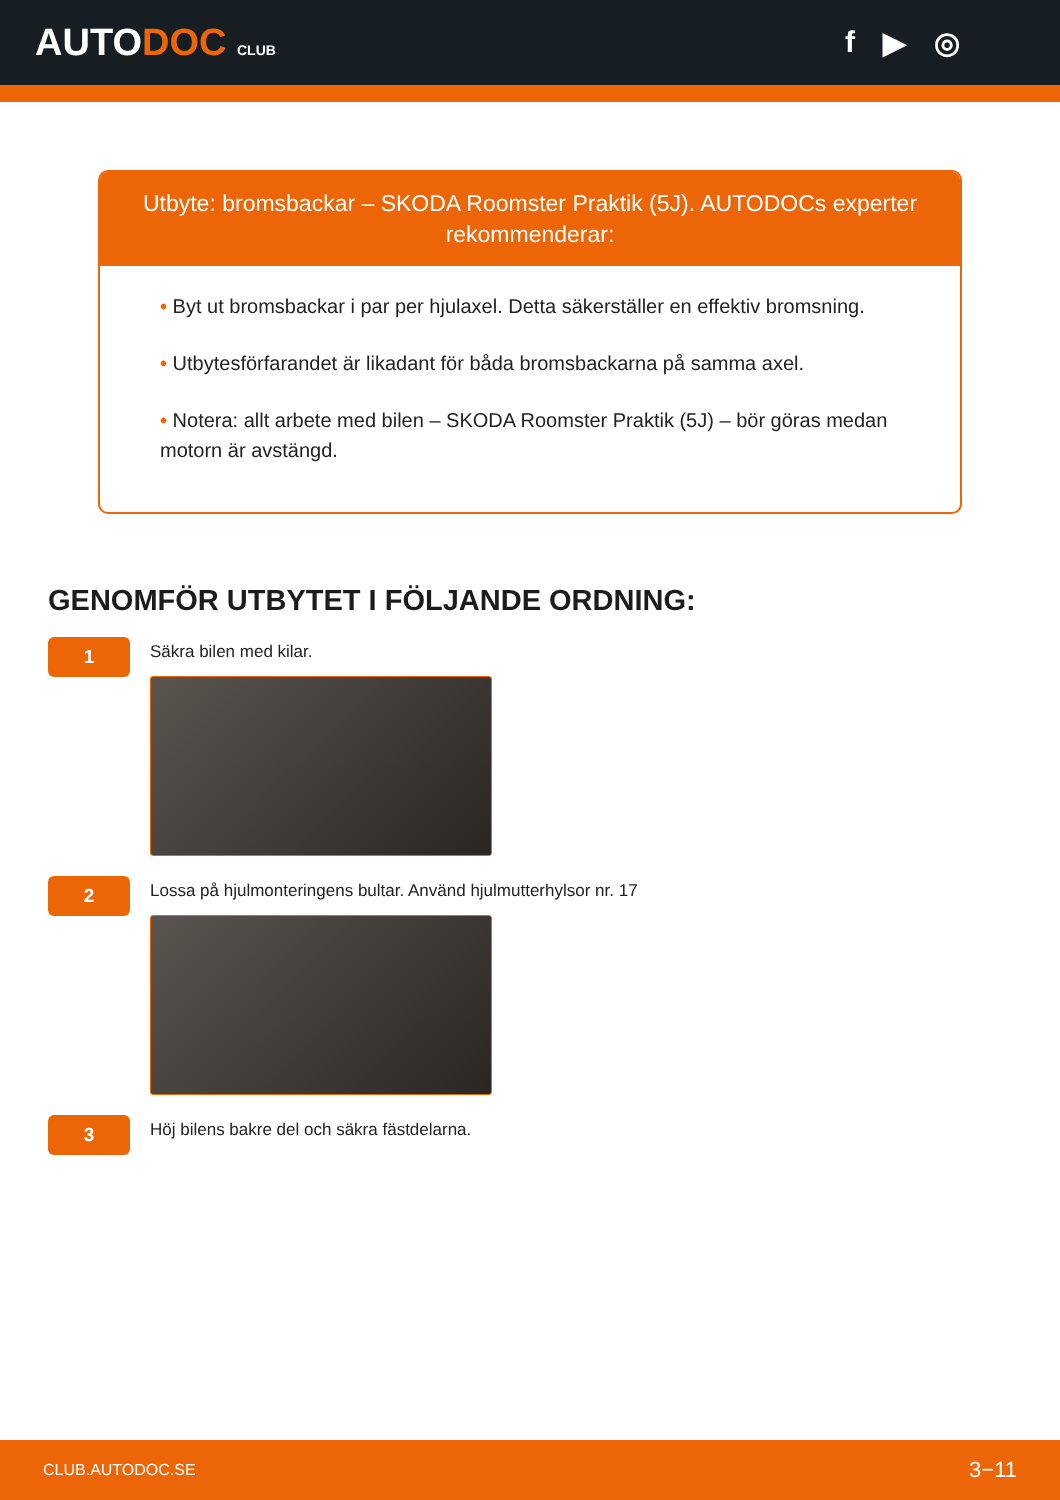AUTODOC CLUB
f ▶ ◎
Utbyte: bromsbackar – SKODA Roomster Praktik (5J). AUTODOCs experter rekommenderar:
• Byt ut bromsbackar i par per hjulaxel. Detta säkerställer en effektiv bromsning.
• Utbytesförfarandet är likadant för båda bromsbackarna på samma axel.
• Notera: allt arbete med bilen – SKODA Roomster Praktik (5J) – bör göras medan motorn är avstängd.
GENOMFÖR UTBYTET I FÖLJANDE ORDNING:
1
Säkra bilen med kilar.
2
Lossa på hjulmonteringens bultar. Använd hjulmutterhylsor nr. 17
3
Höj bilens bakre del och säkra fästdelarna.
CLUB.AUTODOC.SE 3−11